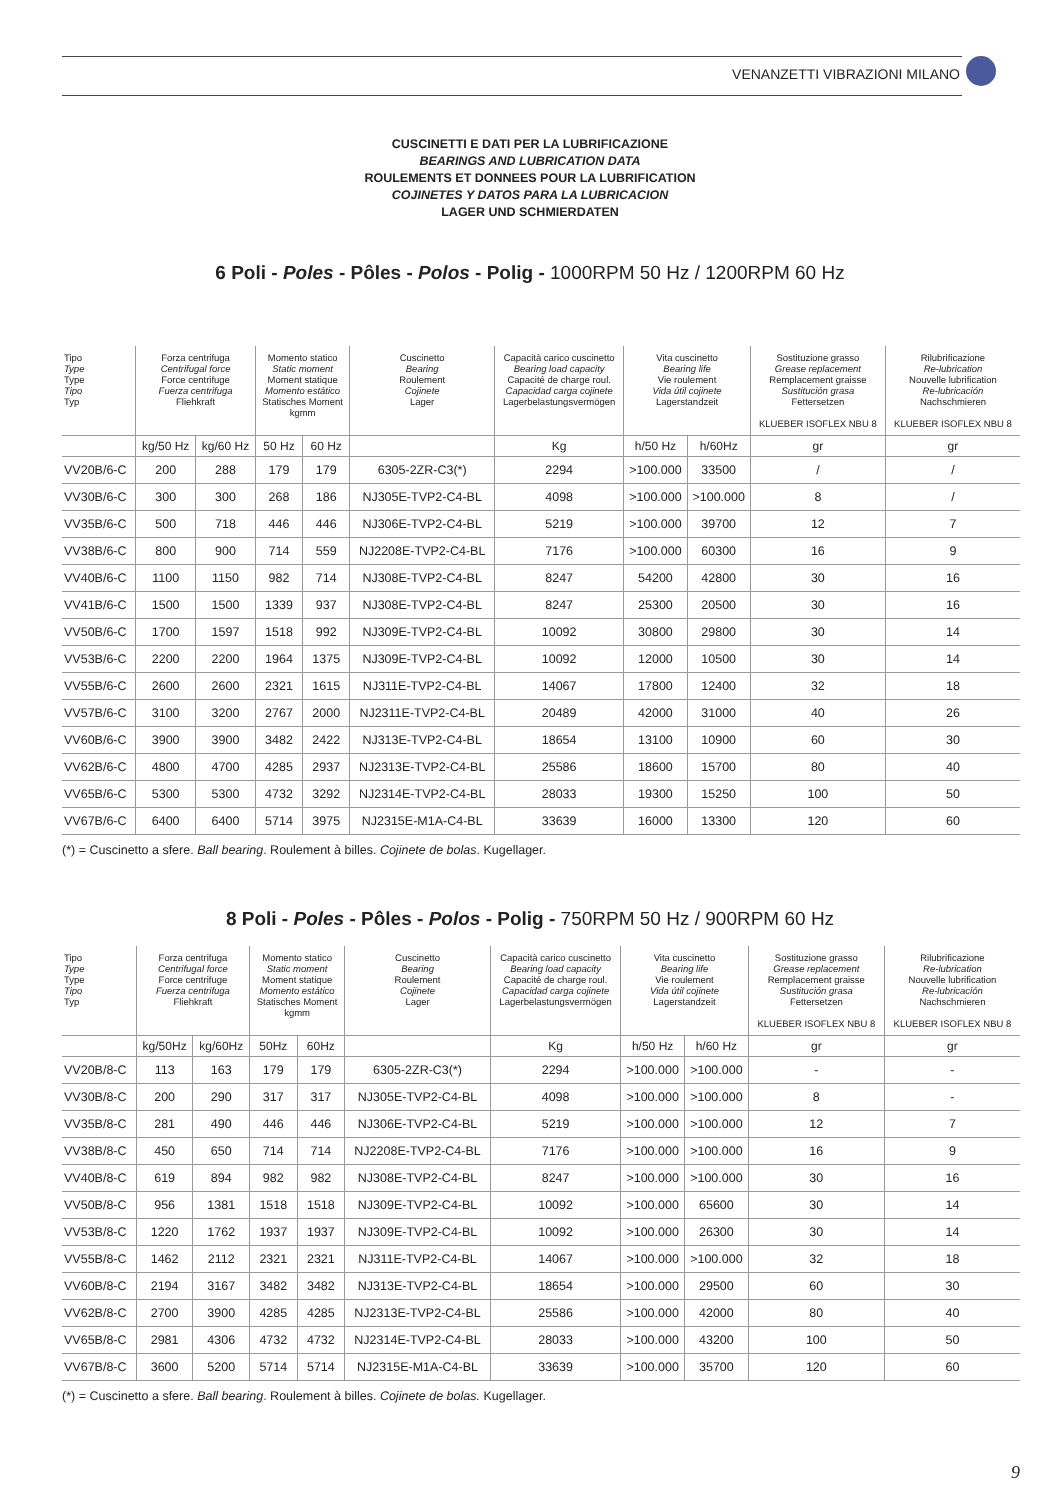VENANZETTI VIBRAZIONI MILANO
CUSCINETTI E DATI PER LA LUBRIFICAZIONE
BEARINGS AND LUBRICATION DATA
ROULEMENTS ET DONNEES POUR LA LUBRIFICATION
COJINETES Y DATOS PARA LA LUBRICACION
LAGER UND SCHMIERDATEN
6 Poli - Poles - Pôles - Polos - Polig - 1000RPM 50 Hz / 1200RPM 60 Hz
| Tipo Type Type Tipo Typ | Forza centrifuga Centrifugal force Force centrifuge Fuerza centrifuga Fliehkraft | | Momento statico Static moment Moment statique Momento estático Statisches Moment kgmm | | Cuscinetto Bearing Roulement Cojinete Lager | Capacità carico cuscinetto Bearing load capacity Capacité de charge roul. Capacidad carga cojinete Lagerbelastungsvermögen | Vita cuscinetto Bearing life Vie roulement Vida útil cojinete Lagerstandzeit | | Sostituzione grasso Grease replacement Remplacement graisse Sustitución grasa Fettersetzen KLUEBER ISOFLEX NBU 8 | Rilubrificazione Re-lubrication Nouvelle lubrification Re-lubricación Nachschmieren KLUEBER ISOFLEX NBU 8 |
| --- | --- | --- | --- | --- | --- | --- | --- | --- | --- | --- |
| | kg/50 Hz | kg/60 Hz | 50 Hz | 60 Hz | | Kg | h/50 Hz | h/60Hz | gr | gr |
| VV20B/6-C | 200 | 288 | 179 | 179 | 6305-2ZR-C3(*) | 2294 | >100.000 | 33500 | / | / |
| VV30B/6-C | 300 | 300 | 268 | 186 | NJ305E-TVP2-C4-BL | 4098 | >100.000 | >100.000 | 8 | / |
| VV35B/6-C | 500 | 718 | 446 | 446 | NJ306E-TVP2-C4-BL | 5219 | >100.000 | 39700 | 12 | 7 |
| VV38B/6-C | 800 | 900 | 714 | 559 | NJ2208E-TVP2-C4-BL | 7176 | >100.000 | 60300 | 16 | 9 |
| VV40B/6-C | 1100 | 1150 | 982 | 714 | NJ308E-TVP2-C4-BL | 8247 | 54200 | 42800 | 30 | 16 |
| VV41B/6-C | 1500 | 1500 | 1339 | 937 | NJ308E-TVP2-C4-BL | 8247 | 25300 | 20500 | 30 | 16 |
| VV50B/6-C | 1700 | 1597 | 1518 | 992 | NJ309E-TVP2-C4-BL | 10092 | 30800 | 29800 | 30 | 14 |
| VV53B/6-C | 2200 | 2200 | 1964 | 1375 | NJ309E-TVP2-C4-BL | 10092 | 12000 | 10500 | 30 | 14 |
| VV55B/6-C | 2600 | 2600 | 2321 | 1615 | NJ311E-TVP2-C4-BL | 14067 | 17800 | 12400 | 32 | 18 |
| VV57B/6-C | 3100 | 3200 | 2767 | 2000 | NJ2311E-TVP2-C4-BL | 20489 | 42000 | 31000 | 40 | 26 |
| VV60B/6-C | 3900 | 3900 | 3482 | 2422 | NJ313E-TVP2-C4-BL | 18654 | 13100 | 10900 | 60 | 30 |
| VV62B/6-C | 4800 | 4700 | 4285 | 2937 | NJ2313E-TVP2-C4-BL | 25586 | 18600 | 15700 | 80 | 40 |
| VV65B/6-C | 5300 | 5300 | 4732 | 3292 | NJ2314E-TVP2-C4-BL | 28033 | 19300 | 15250 | 100 | 50 |
| VV67B/6-C | 6400 | 6400 | 5714 | 3975 | NJ2315E-M1A-C4-BL | 33639 | 16000 | 13300 | 120 | 60 |
(*) = Cuscinetto a sfere. Ball bearing. Roulement à billes. Cojinete de bolas. Kugellager.
8 Poli - Poles - Pôles - Polos - Polig - 750RPM 50 Hz / 900RPM 60 Hz
| Tipo Type Type Tipo Typ | Forza centrifuga Centrifugal force Force centrifuge Fuerza centrifuga Fliehkraft | | Momento statico Static moment Moment statique Momento estático Statisches Moment kgmm | | Cuscinetto Bearing Roulement Cojinete Lager | Capacità carico cuscinetto Bearing load capacity Capacité de charge roul. Capacidad carga cojinete Lagerbelastungsvermögen | Vita cuscinetto Bearing life Vie roulement Vida útil cojinete Lagerstandzeit | | Sostituzione grasso Grease replacement Remplacement graisse Sustitución grasa Fettersetzen KLUEBER ISOFLEX NBU 8 | Rilubrificazione Re-lubrication Nouvelle lubrification Re-lubricación Nachschmieren KLUEBER ISOFLEX NBU 8 |
| --- | --- | --- | --- | --- | --- | --- | --- | --- | --- | --- |
| | kg/50Hz | kg/60Hz | 50Hz | 60Hz | | Kg | h/50 Hz | h/60 Hz | gr | gr |
| VV20B/8-C | 113 | 163 | 179 | 179 | 6305-2ZR-C3(*) | 2294 | >100.000 | >100.000 | - | - |
| VV30B/8-C | 200 | 290 | 317 | 317 | NJ305E-TVP2-C4-BL | 4098 | >100.000 | >100.000 | 8 | - |
| VV35B/8-C | 281 | 490 | 446 | 446 | NJ306E-TVP2-C4-BL | 5219 | >100.000 | >100.000 | 12 | 7 |
| VV38B/8-C | 450 | 650 | 714 | 714 | NJ2208E-TVP2-C4-BL | 7176 | >100.000 | >100.000 | 16 | 9 |
| VV40B/8-C | 619 | 894 | 982 | 982 | NJ308E-TVP2-C4-BL | 8247 | >100.000 | >100.000 | 30 | 16 |
| VV50B/8-C | 956 | 1381 | 1518 | 1518 | NJ309E-TVP2-C4-BL | 10092 | >100.000 | 65600 | 30 | 14 |
| VV53B/8-C | 1220 | 1762 | 1937 | 1937 | NJ309E-TVP2-C4-BL | 10092 | >100.000 | 26300 | 30 | 14 |
| VV55B/8-C | 1462 | 2112 | 2321 | 2321 | NJ311E-TVP2-C4-BL | 14067 | >100.000 | >100.000 | 32 | 18 |
| VV60B/8-C | 2194 | 3167 | 3482 | 3482 | NJ313E-TVP2-C4-BL | 18654 | >100.000 | 29500 | 60 | 30 |
| VV62B/8-C | 2700 | 3900 | 4285 | 4285 | NJ2313E-TVP2-C4-BL | 25586 | >100.000 | 42000 | 80 | 40 |
| VV65B/8-C | 2981 | 4306 | 4732 | 4732 | NJ2314E-TVP2-C4-BL | 28033 | >100.000 | 43200 | 100 | 50 |
| VV67B/8-C | 3600 | 5200 | 5714 | 5714 | NJ2315E-M1A-C4-BL | 33639 | >100.000 | 35700 | 120 | 60 |
(*) = Cuscinetto a sfere. Ball bearing. Roulement à billes. Cojinete de bolas. Kugellager.
9